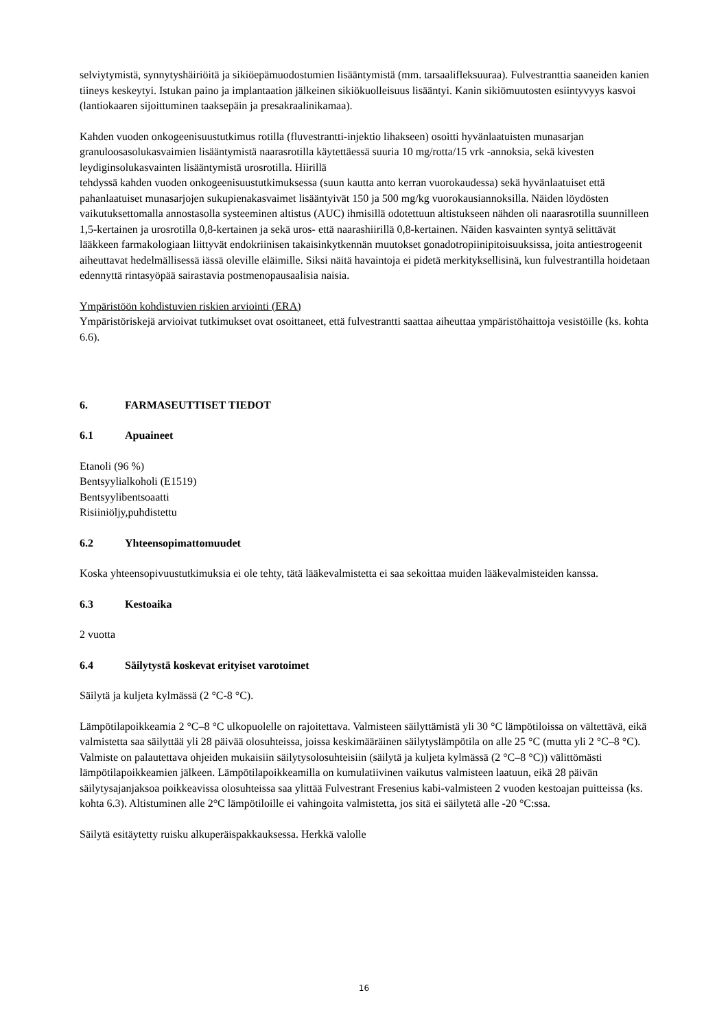selviytymistä, synnytyshäiriöitä ja sikiöepämuodostumien lisääntymistä (mm. tarsaalifleksuuraa). Fulvestranttia saaneiden kanien tiineys keskeytyi. Istukan paino ja implantaation jälkeinen sikiökuolleisuus lisääntyi. Kanin sikiömuutosten esiintyvyys kasvoi (lantiokaaren sijoittuminen taaksepäin ja presakraalinikamaa).
Kahden vuoden onkogeenisuustutkimus rotilla (fluvestrantti-injektio lihakseen) osoitti hyvänlaatuisten munasarjan granuloosasolukasvaimien lisääntymistä naarasrotilla käytettäessä suuria 10 mg/rotta/15 vrk -annoksia, sekä kivesten leydiginsolukasvainten lisääntymistä urosrotilla. Hiirillä
tehdyssä kahden vuoden onkogeenisuustutkimuksessa (suun kautta anto kerran vuorokaudessa) sekä hyvänlaatuiset että pahanlaatuiset munasarjojen sukupienakasvaimet lisääntyivät 150 ja 500 mg/kg vuorokausiannoksilla. Näiden löydösten vaikutuksettomalla annostasolla systeeminen altistus (AUC) ihmisillä odotettuun altistukseen nähden oli naarasrotilla suunnilleen 1,5-kertainen ja urosrotilla 0,8-kertainen ja sekä uros- että naarashiirillä 0,8-kertainen. Näiden kasvainten syntyä selittävät lääkkeen farmakologiaan liittyvät endokriinisen takaisinkytkennän muutokset gonadotropiinipitoisuuksissa, joita antiestrogeenit aiheuttavat hedelmällisessä iässä oleville eläimille. Siksi näitä havaintoja ei pidetä merkityksellisinä, kun fulvestrantilla hoidetaan edennyttä rintasyöpää sairastavia postmenopausaalisia naisia.
Ympäristöön kohdistuvien riskien arviointi (ERA)
Ympäristöriskejä arvioivat tutkimukset ovat osoittaneet, että fulvestrantti saattaa aiheuttaa ympäristöhaittoja vesistöille (ks. kohta 6.6).
6. FARMASEUTTISET TIEDOT
6.1 Apuaineet
Etanoli (96 %)
Bentsyylialkoholi (E1519)
Bentsyylibentsoaatti
Risiiniöljy,puhdistettu
6.2 Yhteensopimattomuudet
Koska yhteensopivuustutkimuksia ei ole tehty, tätä lääkevalmistetta ei saa sekoittaa muiden lääkevalmisteiden kanssa.
6.3 Kestoaika
2 vuotta
6.4 Säilytystä koskevat erityiset varotoimet
Säilytä ja kuljeta kylmässä (2 °C-8 °C).
Lämpötilapoikkeamia 2 °C–8 °C ulkopuolelle on rajoitettava. Valmisteen säilyttämistä yli 30 °C lämpötiloissa on vältettävä, eikä valmistetta saa säilyttää yli 28 päivää olosuhteissa, joissa keskimääräinen säilytyslämpötila on alle 25 °C (mutta yli 2 °C–8 °C). Valmiste on palautettava ohjeiden mukaisiin säilytysolosuhteisiin (säilytä ja kuljeta kylmässä (2 °C–8 °C)) välittömästi lämpötilapoikkeamien jälkeen. Lämpötilapoikkeamilla on kumulatiivinen vaikutus valmisteen laatuun, eikä 28 päivän säilytysajanjaksoa poikkeavissa olosuhteissa saa ylittää Fulvestrant Fresenius kabi-valmisteen 2 vuoden kestoajan puitteissa (ks. kohta 6.3). Altistuminen alle 2°C lämpötiloille ei vahingoita valmistetta, jos sitä ei säilytetä alle -20 °C:ssa.
Säilytä esitäytetty ruisku alkuperäispakkauksessa. Herkkä valolle
16